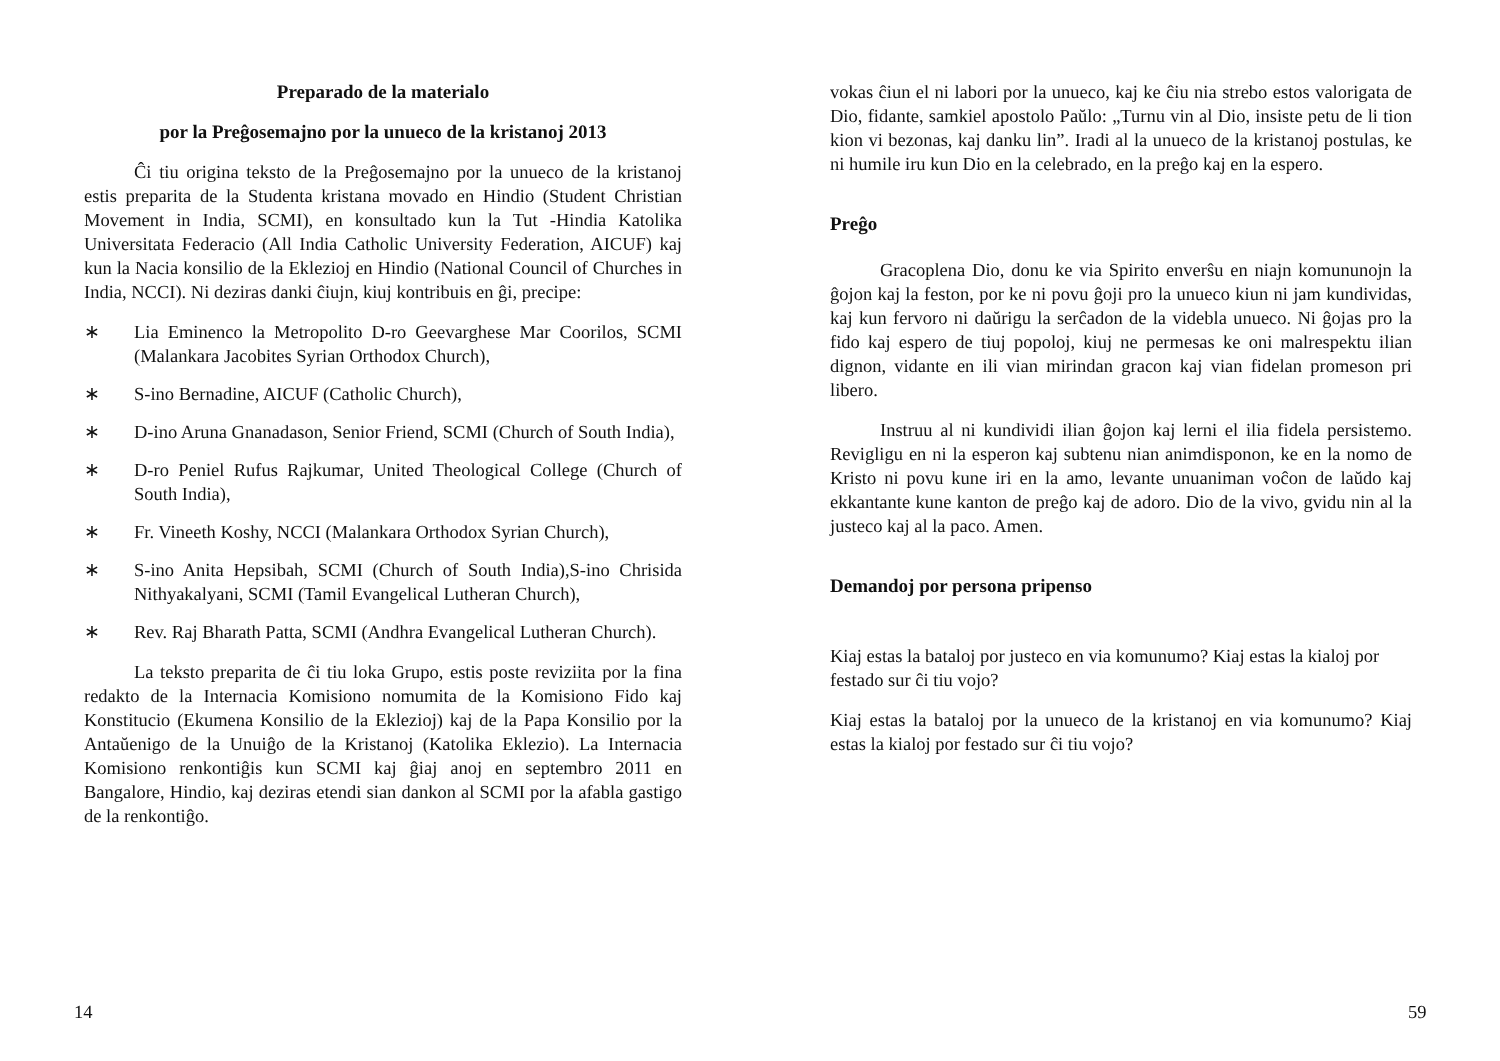Preparado de la materialo
por la Preĝosemajno por la unueco de la kristanoj 2013
Ĉi tiu origina teksto de la Preĝosemajno por la unueco de la kristanoj estis preparita de la Studenta kristana movado en Hindio (Student Christian Movement in India, SCMI), en konsultado kun la Tut -Hindia Katolika Universitata Federacio (All India Catholic University Federation, AICUF) kaj kun la Nacia konsilio de la Eklezioj en Hindio (National Council of Churches in India, NCCI). Ni deziras danki ĉiujn, kiuj kontribuis en ĝi, precipe:
∗ Lia Eminenco la Metropolito D-ro Geevarghese Mar Coorilos, SCMI (Malankara Jacobites Syrian Orthodox Church),
∗ S-ino Bernadine, AICUF (Catholic Church),
∗ D-ino Aruna Gnanadason, Senior Friend, SCMI (Church of South India),
∗ D-ro Peniel Rufus Rajkumar, United Theological College (Church of South India),
∗ Fr. Vineeth Koshy, NCCI (Malankara Orthodox Syrian Church),
∗ S-ino Anita Hepsibah, SCMI (Church of South India),S-ino Chrisida Nithyakalyani, SCMI (Tamil Evangelical Lutheran Church),
∗ Rev. Raj Bharath Patta, SCMI (Andhra Evangelical Lutheran Church).
La teksto preparita de ĉi tiu loka Grupo, estis poste reviziita por la fina redakto de la Internacia Komisiono nomumita de la Komisiono Fido kaj Konstitucio (Ekumena Konsilio de la Eklezioj) kaj de la Papa Konsilio por la Antaŭenigo de la Unuiĝo de la Kristanoj (Katolika Eklezio). La Internacia Komisiono renkontiĝis kun SCMI kaj ĝiaj anoj en septembro 2011 en Bangalore, Hindio, kaj deziras etendi sian dankon al SCMI por la afabla gastigo de la renkontiĝo.
14
vokas ĉiun el ni labori por la unueco, kaj ke ĉiu nia strebo estos valorigata de Dio, fidante, samkiel apostolo Paŭlo: „Turnu vin al Dio, insiste petu de li tion kion vi bezonas, kaj danku lin”. Iradi al la unueco de la kristanoj postulas, ke ni humile iru kun Dio en la celebrado, en la preĝo kaj en la espero.
Preĝo
Gracoplena Dio, donu ke via Spirito enverŝu en niajn komununojn la ĝojon kaj la feston, por ke ni povu ĝoji pro la unueco kiun ni jam kundividas, kaj kun fervoro ni daŭrigu la serĉadon de la videbla unueco. Ni ĝojas pro la fido kaj espero de tiuj popoloj, kiuj ne permesas ke oni malrespektu ilian dignon, vidante en ili vian mirindan gracon kaj vian fidelan promeson pri libero.
Instruu al ni kundividi ilian ĝojon kaj lerni el ilia fidela persistemo. Revigligu en ni la esperon kaj subtenu nian animdisponon, ke en la nomo de Kristo ni povu kune iri en la amo, levante unuaniman voĉon de laŭdo kaj ekkantante kune kanton de preĝo kaj de adoro. Dio de la vivo, gvidu nin al la justeco kaj al la paco. Amen.
Demandoj por persona pripenso
Kiaj estas la bataloj por justeco en via komunumo? Kiaj estas la kialoj por festado sur ĉi tiu vojo?
Kiaj estas la bataloj por la unueco de la kristanoj en via komunumo? Kiaj estas la kialoj por festado sur ĉi tiu vojo?
59